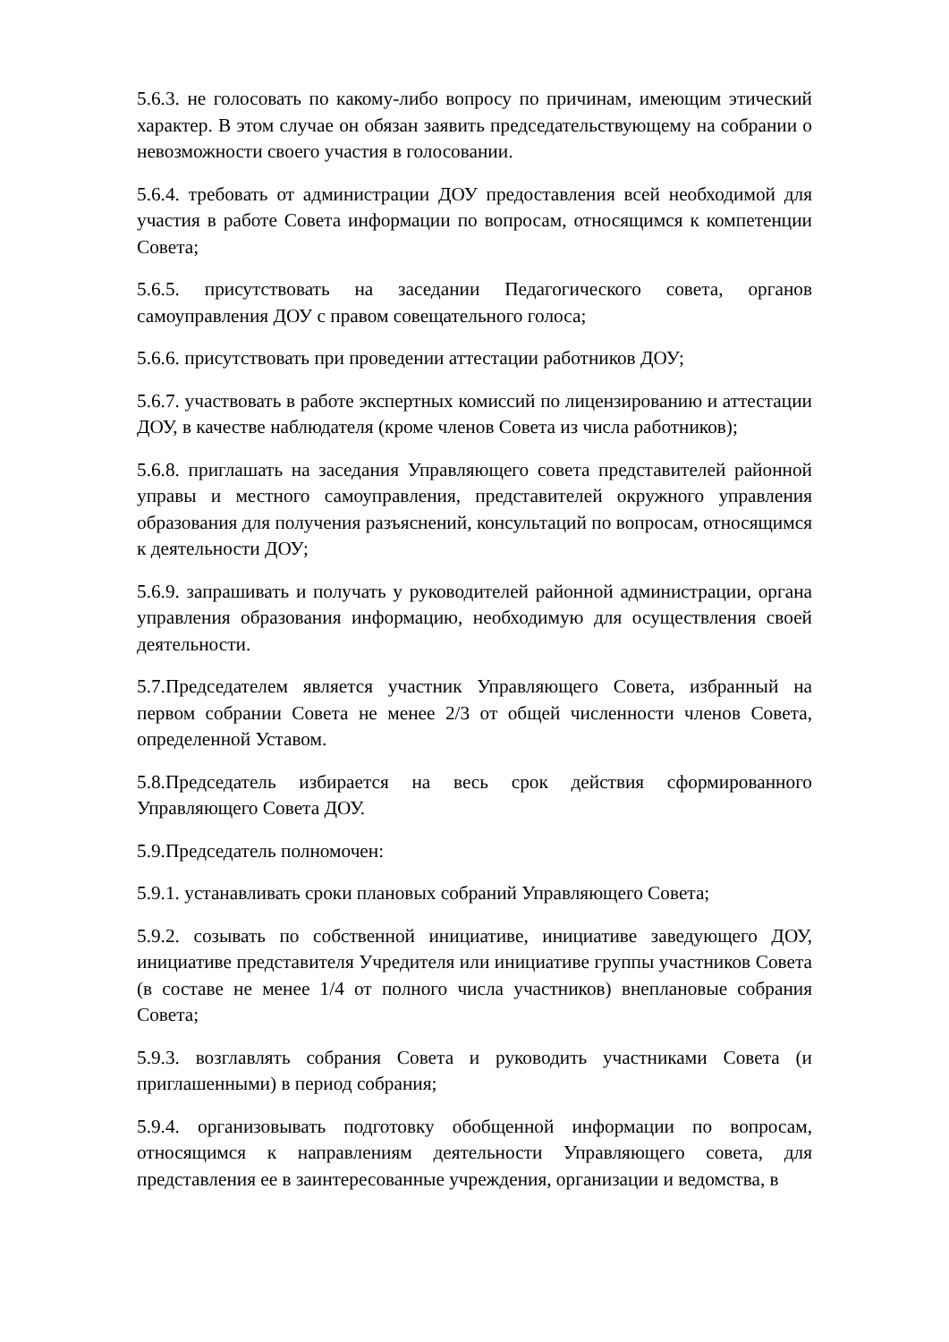5.6.3. не голосовать по какому-либо вопросу по причинам, имеющим этический характер. В этом случае он обязан заявить председательствующему на собрании о невозможности своего участия в голосовании.
5.6.4. требовать от администрации ДОУ предоставления всей необходимой для участия в работе Совета информации по вопросам, относящимся к компетенции Совета;
5.6.5. присутствовать на заседании Педагогического совета, органов самоуправления ДОУ с правом совещательного голоса;
5.6.6. присутствовать при проведении аттестации работников ДОУ;
5.6.7. участвовать в работе экспертных комиссий по лицензированию и аттестации ДОУ, в качестве наблюдателя (кроме членов Совета из числа работников);
5.6.8. приглашать на заседания Управляющего совета представителей районной управы и местного самоуправления, представителей окружного управления образования для получения разъяснений, консультаций по вопросам, относящимся к деятельности ДОУ;
5.6.9. запрашивать и получать у руководителей районной администрации, органа управления образования информацию, необходимую для осуществления своей деятельности.
5.7.Председателем является участник Управляющего Совета, избранный на первом собрании Совета не менее 2/3 от общей численности членов Совета, определенной Уставом.
5.8.Председатель избирается на весь срок действия сформированного Управляющего Совета ДОУ.
5.9.Председатель полномочен:
5.9.1. устанавливать сроки плановых собраний Управляющего Совета;
5.9.2. созывать по собственной инициативе, инициативе заведующего ДОУ, инициативе представителя Учредителя или инициативе группы участников Совета (в составе не менее 1/4 от полного числа участников) внеплановые собрания Совета;
5.9.3. возглавлять собрания Совета и руководить участниками Совета (и приглашенными) в период собрания;
5.9.4. организовывать подготовку обобщенной информации по вопросам, относящимся к направлениям деятельности Управляющего совета, для представления ее в заинтересованные учреждения, организации и ведомства, в